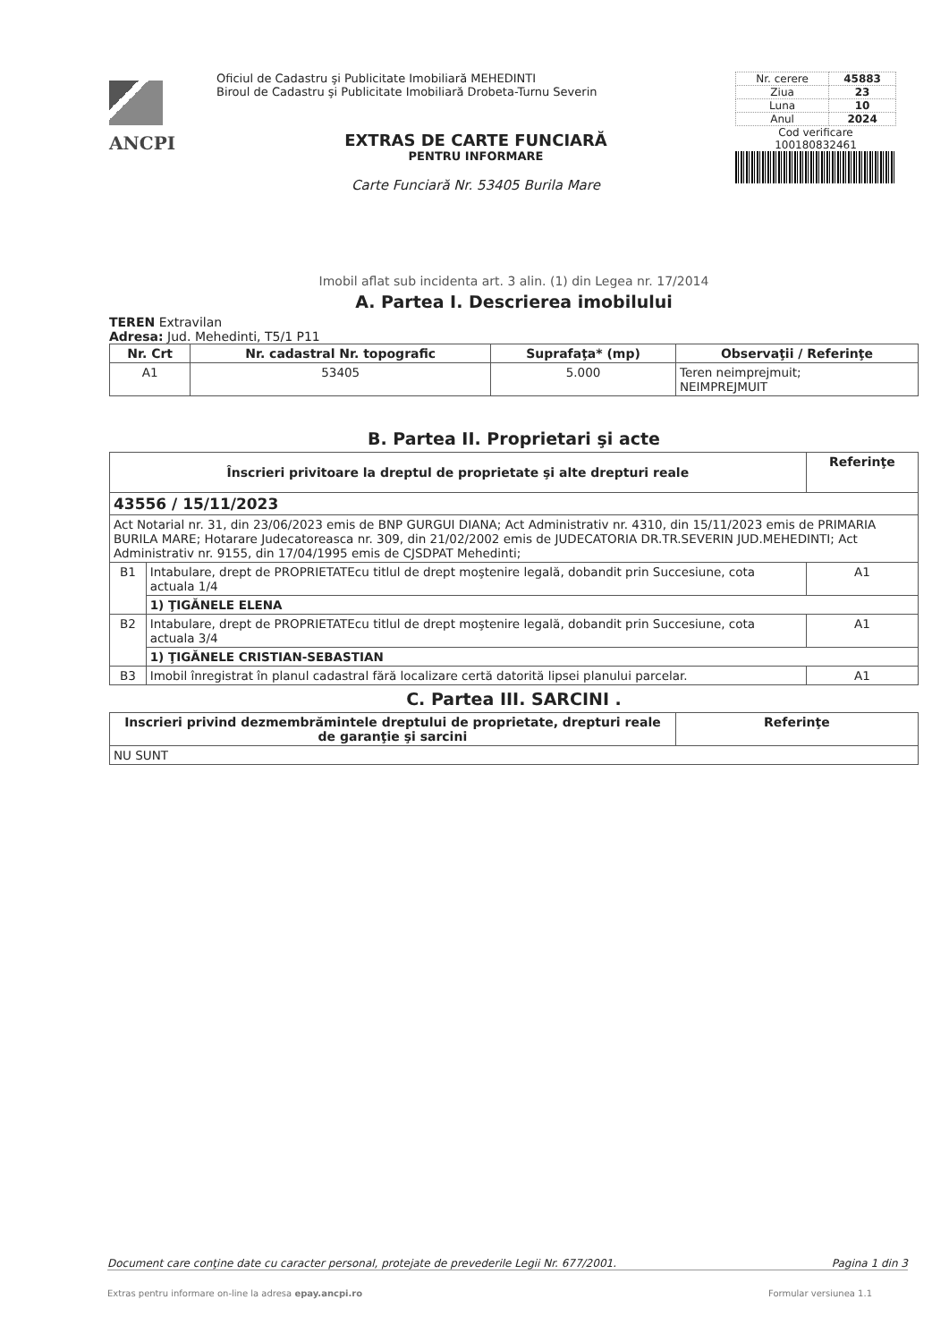ANCPI
Oficiul de Cadastru şi Publicitate Imobiliară MEHEDINTI
Biroul de Cadastru şi Publicitate Imobiliară Drobeta-Turnu Severin
EXTRAS DE CARTE FUNCIARĂ
PENTRU INFORMARE
Carte Funciară Nr. 53405 Burila Mare
| Nr. cerere | 45883 |
| Ziua | 23 |
| Luna | 10 |
| Anul | 2024 |
Cod verificare
100180832461
Imobil aflat sub incidenta art. 3 alin. (1) din Legea nr. 17/2014
A. Partea I. Descrierea imobilului
TEREN Extravilan
Adresa: Jud. Mehedinti, T5/1 P11
| Nr. Crt | Nr. cadastral Nr. topografic | Suprafaţa* (mp) | Observaţii / Referinţe |
| --- | --- | --- | --- |
| A1 | 53405 | 5.000 | Teren neimprejmuit; NEIMPREJMUIT |
B. Partea II. Proprietari şi acte
| Înscrieri privitoare la dreptul de proprietate şi alte drepturi reale | | Referinţe |
| --- | --- | --- |
| 43556 / 15/11/2023 | | |
| Act Notarial nr. 31, din 23/06/2023 emis de BNP GURGUI DIANA; Act Administrativ nr. 4310, din 15/11/2023 emis de PRIMARIA BURILA MARE; Hotarare Judecatoreasca nr. 309, din 21/02/2002 emis de JUDECATORIA DR.TR.SEVERIN JUD.MEHEDINTI; Act Administrativ nr. 9155, din 17/04/1995 emis de CJSDPAT Mehedinti; | | |
| B1 | Intabulare, drept de PROPRIETATEcu titlul de drept moştenire legală, dobandit prin Succesiune, cota actuala 1/4 | A1 |
| | 1) ŢIGĂNELE ELENA | |
| B2 | Intabulare, drept de PROPRIETATEcu titlul de drept moştenire legală, dobandit prin Succesiune, cota actuala 3/4 | A1 |
| | 1) ŢIGĂNELE CRISTIAN-SEBASTIAN | |
| B3 | Imobil înregistrat în planul cadastral fără localizare certă datorită lipsei planului parcelar. | A1 |
C. Partea III. SARCINI .
| Inscrieri privind dezmembrămintele dreptului de proprietate, drepturi reale de garanţie şi sarcini | Referinţe |
| --- | --- |
| NU SUNT | |
Document care conţine date cu caracter personal, protejate de prevederile Legii Nr. 677/2001. Pagina 1 din 3
Extras pentru informare on-line la adresa epay.ancpi.ro Formular versiunea 1.1